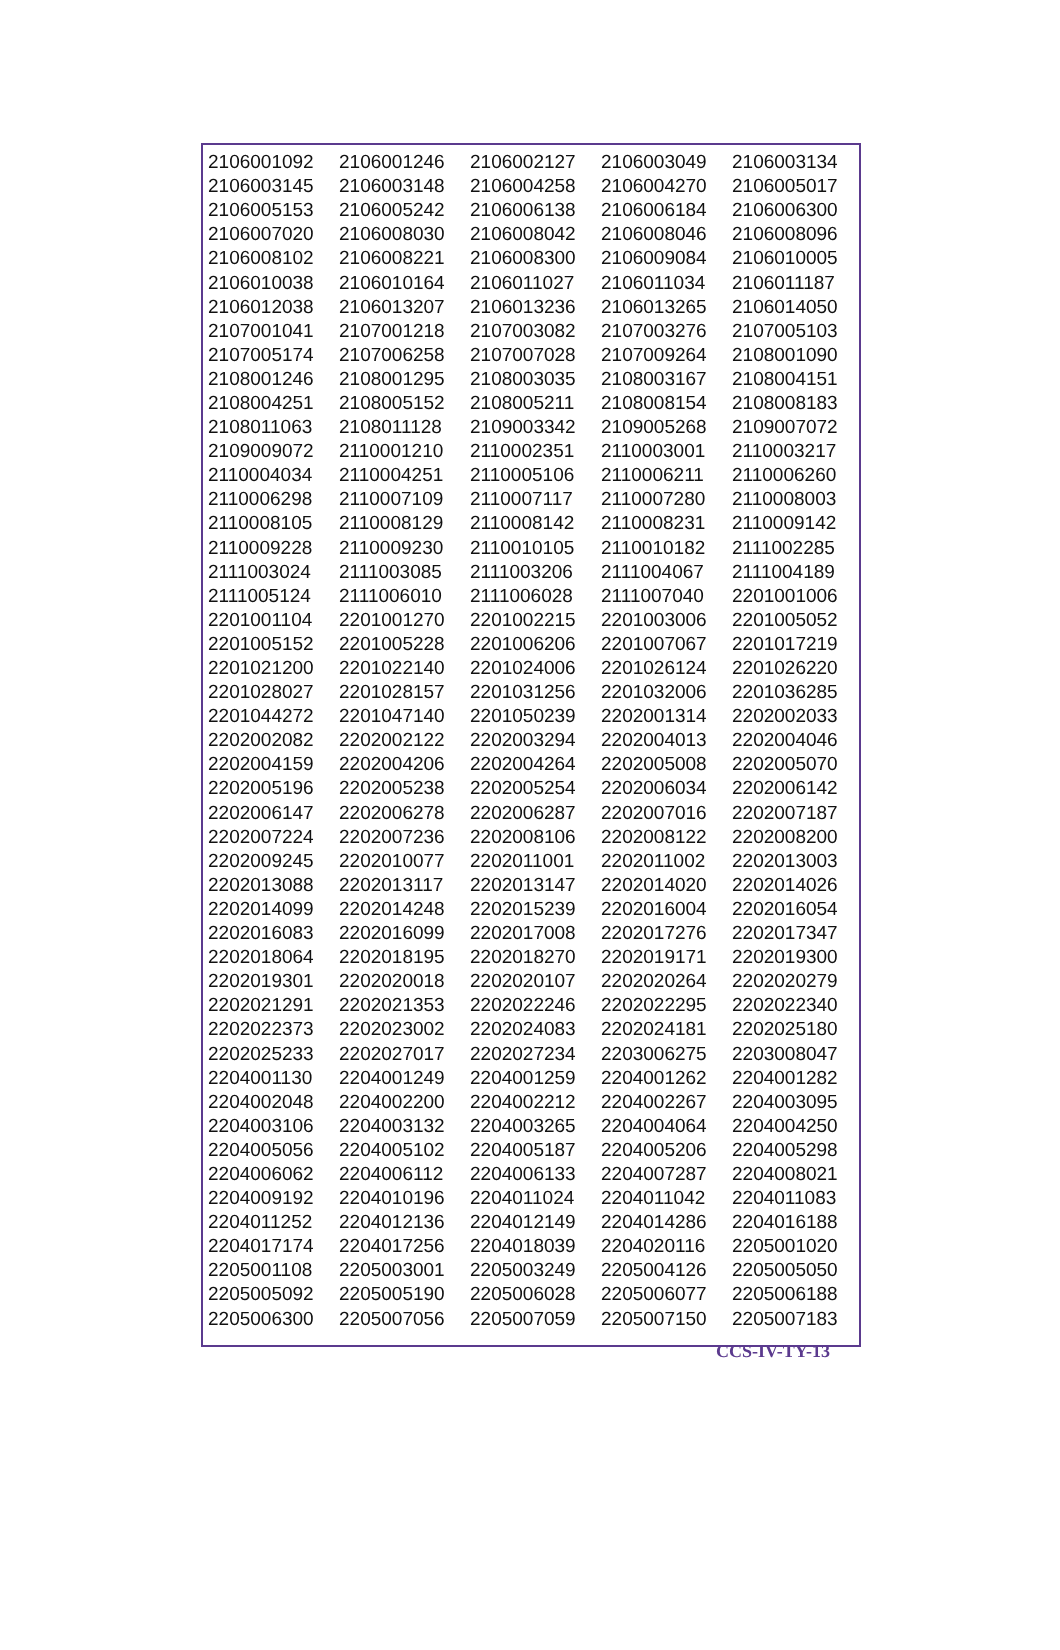| 2106001092 | 2106001246 | 2106002127 | 2106003049 | 2106003134 |
| 2106003145 | 2106003148 | 2106004258 | 2106004270 | 2106005017 |
| 2106005153 | 2106005242 | 2106006138 | 2106006184 | 2106006300 |
| 2106007020 | 2106008030 | 2106008042 | 2106008046 | 2106008096 |
| 2106008102 | 2106008221 | 2106008300 | 2106009084 | 2106010005 |
| 2106010038 | 2106010164 | 2106011027 | 2106011034 | 2106011187 |
| 2106012038 | 2106013207 | 2106013236 | 2106013265 | 2106014050 |
| 2107001041 | 2107001218 | 2107003082 | 2107003276 | 2107005103 |
| 2107005174 | 2107006258 | 2107007028 | 2107009264 | 2108001090 |
| 2108001246 | 2108001295 | 2108003035 | 2108003167 | 2108004151 |
| 2108004251 | 2108005152 | 2108005211 | 2108008154 | 2108008183 |
| 2108011063 | 2108011128 | 2109003342 | 2109005268 | 2109007072 |
| 2109009072 | 2110001210 | 2110002351 | 2110003001 | 2110003217 |
| 2110004034 | 2110004251 | 2110005106 | 2110006211 | 2110006260 |
| 2110006298 | 2110007109 | 2110007117 | 2110007280 | 2110008003 |
| 2110008105 | 2110008129 | 2110008142 | 2110008231 | 2110009142 |
| 2110009228 | 2110009230 | 2110010105 | 2110010182 | 2111002285 |
| 2111003024 | 2111003085 | 2111003206 | 2111004067 | 2111004189 |
| 2111005124 | 2111006010 | 2111006028 | 2111007040 | 2201001006 |
| 2201001104 | 2201001270 | 2201002215 | 2201003006 | 2201005052 |
| 2201005152 | 2201005228 | 2201006206 | 2201007067 | 2201017219 |
| 2201021200 | 2201022140 | 2201024006 | 2201026124 | 2201026220 |
| 2201028027 | 2201028157 | 2201031256 | 2201032006 | 2201036285 |
| 2201044272 | 2201047140 | 2201050239 | 2202001314 | 2202002033 |
| 2202002082 | 2202002122 | 2202003294 | 2202004013 | 2202004046 |
| 2202004159 | 2202004206 | 2202004264 | 2202005008 | 2202005070 |
| 2202005196 | 2202005238 | 2202005254 | 2202006034 | 2202006142 |
| 2202006147 | 2202006278 | 2202006287 | 2202007016 | 2202007187 |
| 2202007224 | 2202007236 | 2202008106 | 2202008122 | 2202008200 |
| 2202009245 | 2202010077 | 2202011001 | 2202011002 | 2202013003 |
| 2202013088 | 2202013117 | 2202013147 | 2202014020 | 2202014026 |
| 2202014099 | 2202014248 | 2202015239 | 2202016004 | 2202016054 |
| 2202016083 | 2202016099 | 2202017008 | 2202017276 | 2202017347 |
| 2202018064 | 2202018195 | 2202018270 | 2202019171 | 2202019300 |
| 2202019301 | 2202020018 | 2202020107 | 2202020264 | 2202020279 |
| 2202021291 | 2202021353 | 2202022246 | 2202022295 | 2202022340 |
| 2202022373 | 2202023002 | 2202024083 | 2202024181 | 2202025180 |
| 2202025233 | 2202027017 | 2202027234 | 2203006275 | 2203008047 |
| 2204001130 | 2204001249 | 2204001259 | 2204001262 | 2204001282 |
| 2204002048 | 2204002200 | 2204002212 | 2204002267 | 2204003095 |
| 2204003106 | 2204003132 | 2204003265 | 2204004064 | 2204004250 |
| 2204005056 | 2204005102 | 2204005187 | 2204005206 | 2204005298 |
| 2204006062 | 2204006112 | 2204006133 | 2204007287 | 2204008021 |
| 2204009192 | 2204010196 | 2204011024 | 2204011042 | 2204011083 |
| 2204011252 | 2204012136 | 2204012149 | 2204014286 | 2204016188 |
| 2204017174 | 2204017256 | 2204018039 | 2204020116 | 2205001020 |
| 2205001108 | 2205003001 | 2205003249 | 2205004126 | 2205005050 |
| 2205005092 | 2205005190 | 2205006028 | 2205006077 | 2205006188 |
| 2205006300 | 2205007056 | 2205007059 | 2205007150 | 2205007183 |
CCS-IV-TY-13